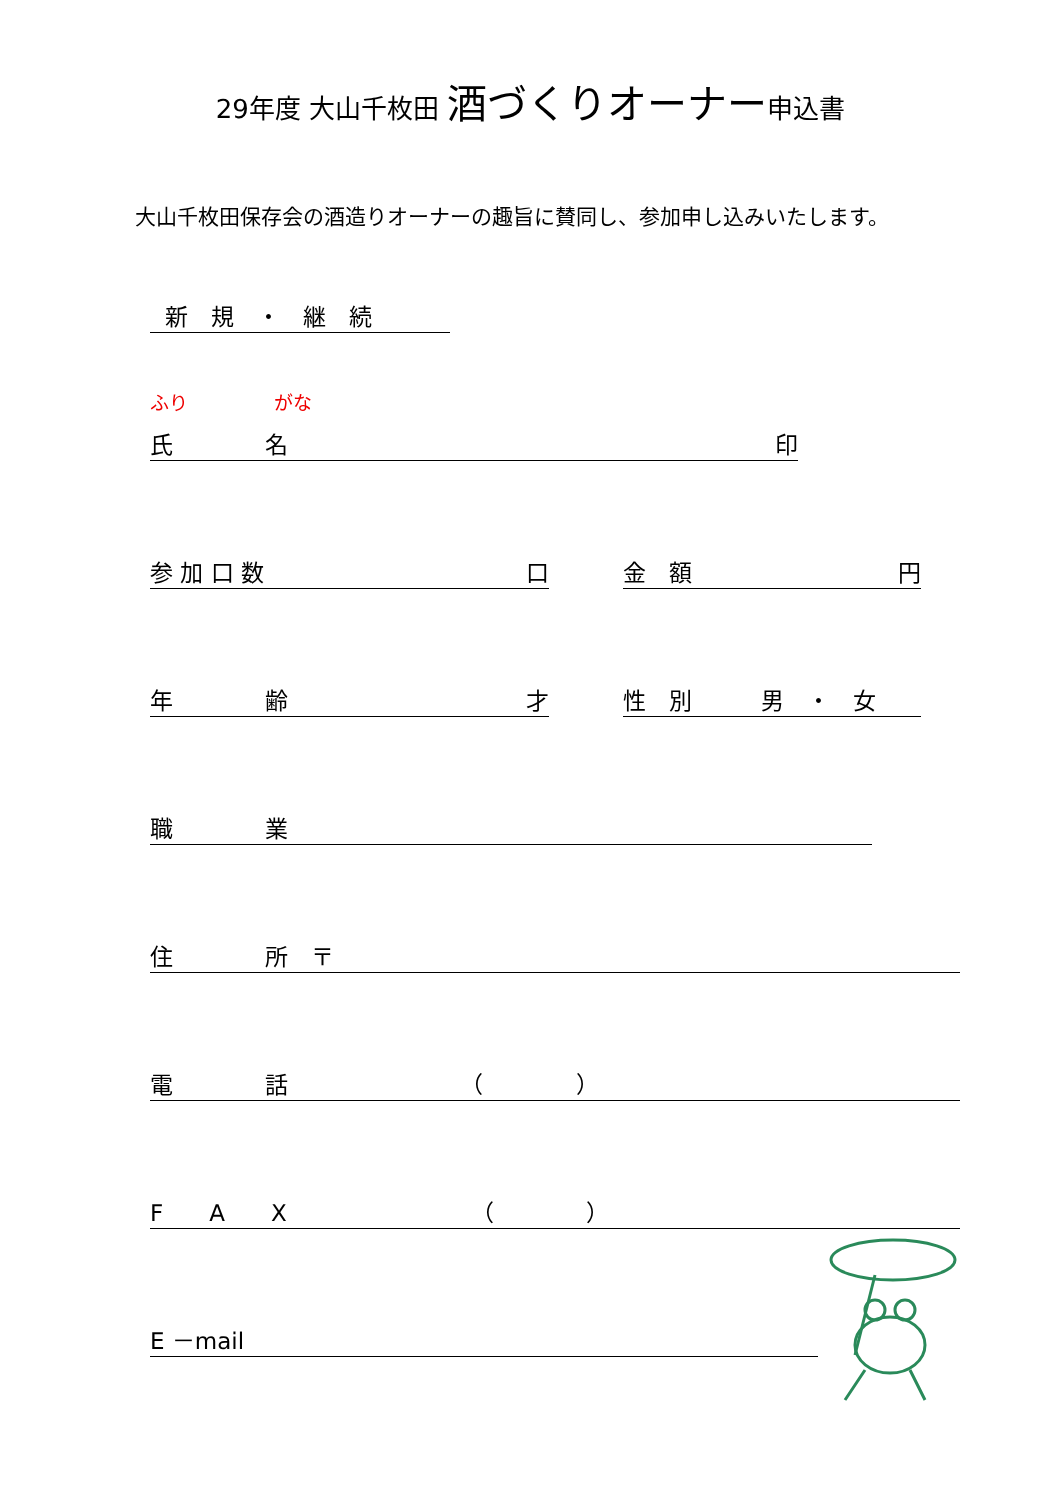29年度 大山千枚田 酒づくりオーナー申込書
大山千枚田保存会の酒造りオーナーの趣旨に賛同し、参加申し込みいたします。
新　規　・　継　続
ふり がな
氏　　　　名 印
参 加 口 数 口
金　額 円
年　　　　齢 才
性　別　　　男　・　女
職　　　　業
住　　　　所　〒
電　　　　話　　　　　　　　（　　　　）
F　　A　　X　　　　　　　　（　　　　）
E －mail